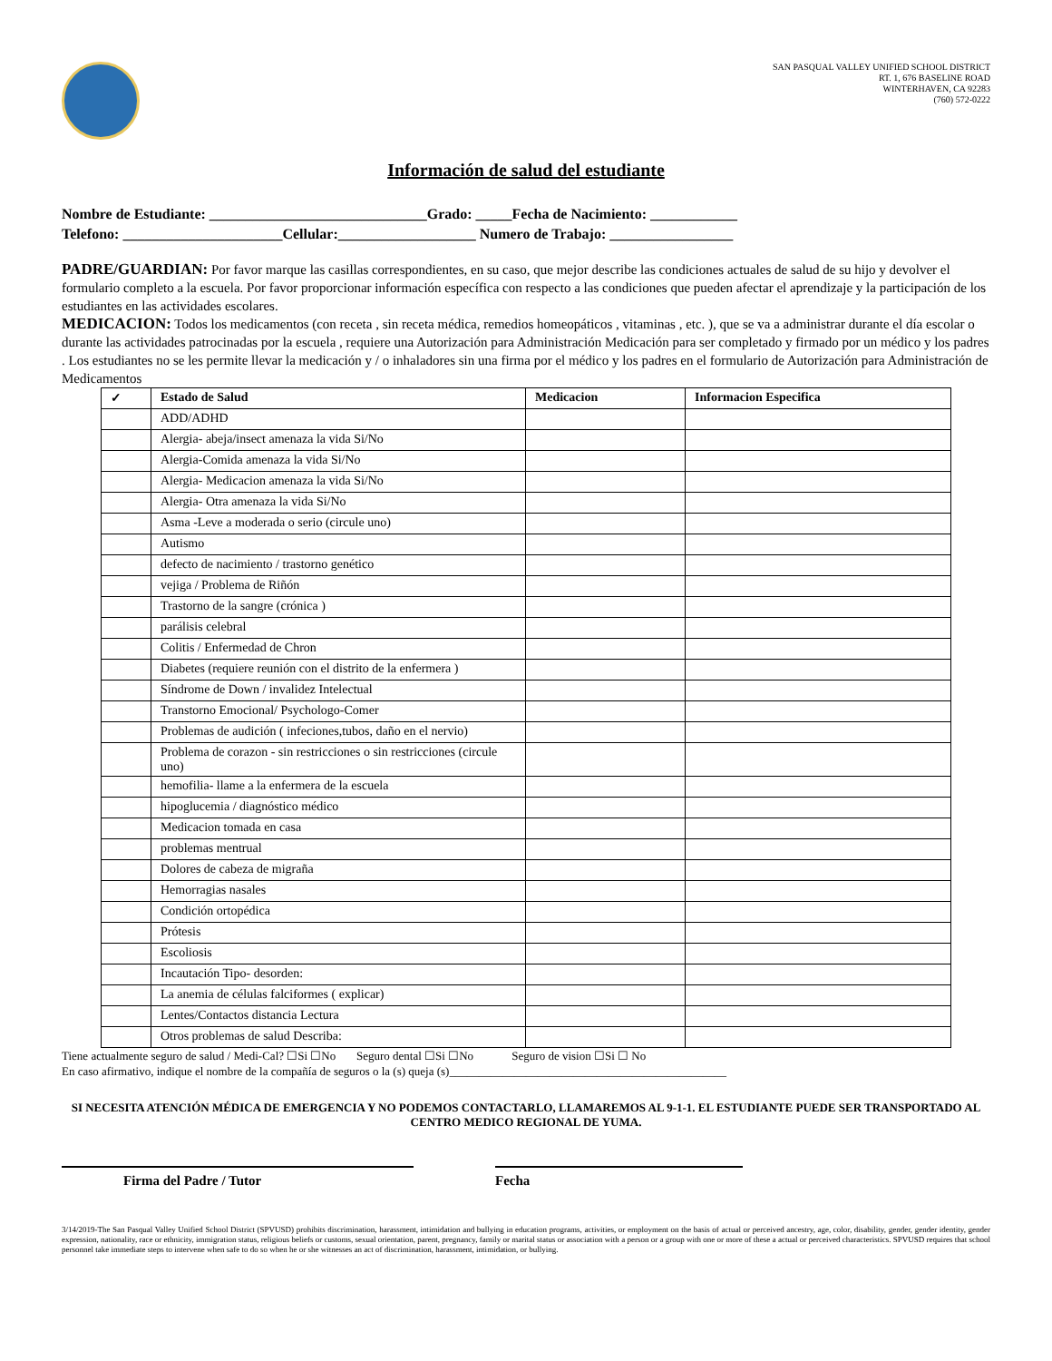SAN PASQUAL VALLEY UNIFIED SCHOOL DISTRICT
RT. 1, 676 BASELINE ROAD
WINTERHAVEN, CA 92283
(760) 572-0222
Información de salud del estudiante
Nombre de Estudiante: ______________________________Grado: _____Fecha de Nacimiento: ____________
Telefono: ______________________Cellular:___________________ Numero de Trabajo: _________________
PADRE/GUARDIAN: Por favor marque las casillas correspondientes, en su caso, que mejor describe las condiciones actuales de salud de su hijo y devolver el formulario completo a la escuela. Por favor proporcionar información específica con respecto a las condiciones que pueden afectar el aprendizaje y la participación de los estudiantes en las actividades escolares.
MEDICACION: Todos los medicamentos (con receta , sin receta médica, remedios homeopáticos , vitaminas , etc. ), que se va a administrar durante el día escolar o durante las actividades patrocinadas por la escuela , requiere una Autorización para Administración Medicación para ser completado y firmado por un médico y los padres . Los estudiantes no se les permite llevar la medicación y / o inhaladores sin una firma por el médico y los padres en el formulario de Autorización para Administración de Medicamentos
| ✓ | Estado de Salud | Medicacion | Informacion Especifica |
| --- | --- | --- | --- |
| | ADD/ADHD | | |
| | Alergia- abeja/insect amenaza la vida Si/No | | |
| | Alergia-Comida amenaza la vida Si/No | | |
| | Alergia- Medicacion amenaza la vida Si/No | | |
| | Alergia- Otra amenaza la vida Si/No | | |
| | Asma -Leve a moderada o serio (circule uno) | | |
| | Autismo | | |
| | defecto de nacimiento / trastorno genético | | |
| | vejiga / Problema de Riñón | | |
| | Trastorno de la sangre (crónica ) | | |
| | parálisis celebral | | |
| | Colitis / Enfermedad de Chron | | |
| | Diabetes (requiere reunión con el distrito de la enfermera ) | | |
| | Síndrome de Down / invalidez Intelectual | | |
| | Transtorno Emocional/ Psychologo-Comer | | |
| | Problemas de audición ( infeciones,tubos, daño en el nervio) | | |
| | Problema de corazon - sin restricciones o sin restricciones (circule uno) | | |
| | hemofilia- llame a la enfermera de la escuela | | |
| | hipoglucemia / diagnóstico médico | | |
| | Medicacion tomada en casa | | |
| | problemas mentrual | | |
| | Dolores de cabeza de migraña | | |
| | Hemorragias nasales | | |
| | Condición ortopédica | | |
| | Prótesis | | |
| | Escoliosis | | |
| | Incautación Tipo- desorden: | | |
| | La anemia de células falciformes ( explicar) | | |
| | Lentes/Contactos distancia Lectura | | |
| | Otros problemas de salud Describa: | | |
Tiene actualmente seguro de salud / Medi-Cal? ☐Si ☐No Seguro dental ☐Si ☐No Seguro de vision ☐Si ☐ No
En caso afirmativo, indique el nombre de la compañía de seguros o la (s) queja (s)_______________________________________________
SI NECESITA ATENCIÓN MÉDICA DE EMERGENCIA Y NO PODEMOS CONTACTARLO, LLAMAREMOS AL 9-1-1. EL ESTUDIANTE PUEDE SER TRANSPORTADO AL CENTRO MEDICO REGIONAL DE YUMA.
Firma del Padre / Tutor Fecha
3/14/2019-The San Pasqual Valley Unified School District (SPVUSD) prohibits discrimination, harassment, intimidation and bullying in education programs, activities, or employment on the basis of actual or perceived ancestry, age, color, disability, gender, gender identity, gender expression, nationality, race or ethnicity, immigration status, religious beliefs or customs, sexual orientation, parent, pregnancy, family or marital status or association with a person or a group with one or more of these a actual or perceived characteristics. SPVUSD requires that school personnel take immediate steps to intervene when safe to do so when he or she witnesses an act of discrimination, harassment, intimidation, or bullying.